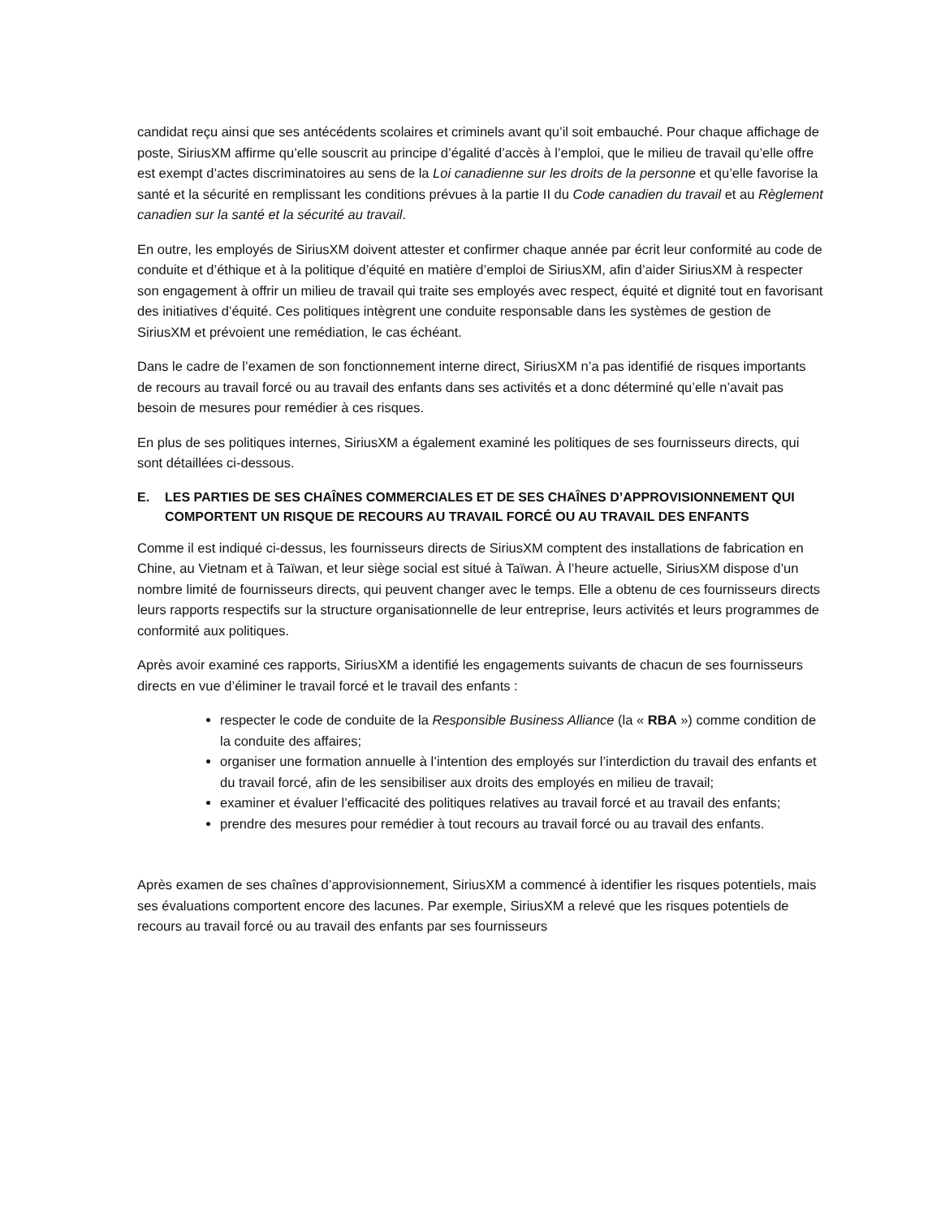candidat reçu ainsi que ses antécédents scolaires et criminels avant qu’il soit embauché. Pour chaque affichage de poste, SiriusXM affirme qu’elle souscrit au principe d’égalité d’accès à l’emploi, que le milieu de travail qu’elle offre est exempt d’actes discriminatoires au sens de la Loi canadienne sur les droits de la personne et qu’elle favorise la santé et la sécurité en remplissant les conditions prévues à la partie II du Code canadien du travail et au Règlement canadien sur la santé et la sécurité au travail.
En outre, les employés de SiriusXM doivent attester et confirmer chaque année par écrit leur conformité au code de conduite et d’éthique et à la politique d’équité en matière d’emploi de SiriusXM, afin d’aider SiriusXM à respecter son engagement à offrir un milieu de travail qui traite ses employés avec respect, équité et dignité tout en favorisant des initiatives d’équité. Ces politiques intègrent une conduite responsable dans les systèmes de gestion de SiriusXM et prévoient une remédiation, le cas échéant.
Dans le cadre de l’examen de son fonctionnement interne direct, SiriusXM n’a pas identifié de risques importants de recours au travail forcé ou au travail des enfants dans ses activités et a donc déterminé qu’elle n’avait pas besoin de mesures pour remédier à ces risques.
En plus de ses politiques internes, SiriusXM a également examiné les politiques de ses fournisseurs directs, qui sont détaillées ci-dessous.
E. LES PARTIES DE SES CHAÎNES COMMERCIALES ET DE SES CHAÎNES D’APPROVISIONNEMENT QUI COMPORTENT UN RISQUE DE RECOURS AU TRAVAIL FORCÉ OU AU TRAVAIL DES ENFANTS
Comme il est indiqué ci-dessus, les fournisseurs directs de SiriusXM comptent des installations de fabrication en Chine, au Vietnam et à Taïwan, et leur siège social est situé à Taïwan. À l’heure actuelle, SiriusXM dispose d’un nombre limité de fournisseurs directs, qui peuvent changer avec le temps. Elle a obtenu de ces fournisseurs directs leurs rapports respectifs sur la structure organisationnelle de leur entreprise, leurs activités et leurs programmes de conformité aux politiques.
Après avoir examiné ces rapports, SiriusXM a identifié les engagements suivants de chacun de ses fournisseurs directs en vue d’éliminer le travail forcé et le travail des enfants :
respecter le code de conduite de la Responsible Business Alliance (la « RBA ») comme condition de la conduite des affaires;
organiser une formation annuelle à l’intention des employés sur l’interdiction du travail des enfants et du travail forcé, afin de les sensibiliser aux droits des employés en milieu de travail;
examiner et évaluer l’efficacité des politiques relatives au travail forcé et au travail des enfants;
prendre des mesures pour remédier à tout recours au travail forcé ou au travail des enfants.
Après examen de ses chaînes d’approvisionnement, SiriusXM a commencé à identifier les risques potentiels, mais ses évaluations comportent encore des lacunes. Par exemple, SiriusXM a relevé que les risques potentiels de recours au travail forcé ou au travail des enfants par ses fournisseurs